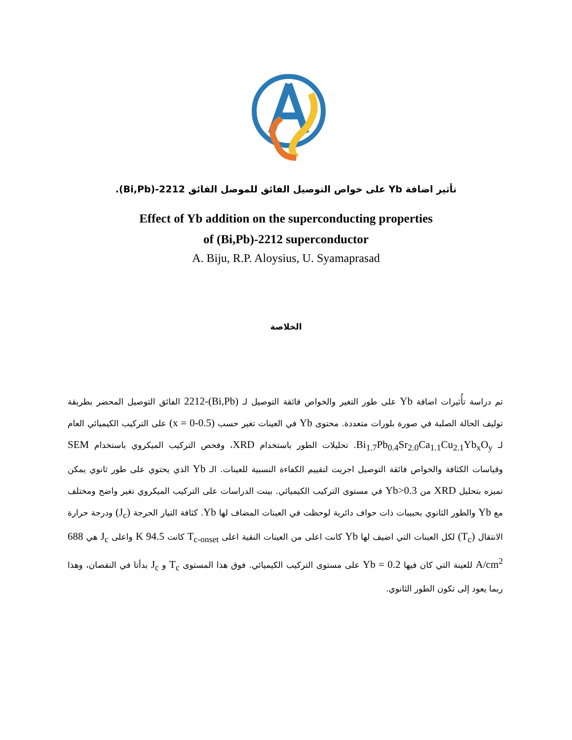تأثير اضافة Yb على خواص التوصيل الفائق للموصل الفائق 2212-(Bi,Pb).
Effect of Yb addition on the superconducting properties
of (Bi,Pb)-2212 superconductor
A. Biju, R.P. Aloysius, U. Syamaprasad
الخلاصة
تم دراسة تأُثيرات اضافة Yb على طور التغير والخواص فائقة التوصيل لـ (Bi,Pb)-2212 الفائق التوصيل المحضر بطريقة توليف الحالة الصلبة في صورة بلورات متعددة. محتوى Yb في العينات تغير حسب (x = 0-0.5) على التركيب الكيميائي العام لـ Bi<sub>1.7</sub>Pb<sub>0.4</sub>Sr<sub>2.0</sub>Ca<sub>1.1</sub>Cu<sub>2.1</sub>Yb<sub>x</sub>O<sub>y</sub>. تحليلات الطور باستخدام XRD، وفحص التركيب الميكروي باستخدام SEM وقياسات الكثافة والخواص فائقة التوصيل اجريت لتقييم الكفاءة النسبية للعينات. الـ Yb الذي يحتوي على طور ثانوي يمكن تميزه بتحليل XRD من Yb>0.3 في مستوى التركيب الكيميائي. بينت الدراسات على التركيب الميكروي تغير واضح ومختلف مع Yb والطور الثانوي بحبيبات ذات حواف دائرية لوحظت في العينات المضاف لها Yb. كثافة التيار الحرجة (J<sub>c</sub>) ودرجة حرارة الانتقال (T<sub>c</sub>) لكل العينات التي اضيف لها Yb كانت اعلى من العينات النقية اعلى T<sub>c-onset</sub> كانت 94.5 K واعلى J<sub>c</sub> هي 688 A/cm<sup>2</sup> للعينة التي كان فيها Yb = 0.2 على مستوى التركيب الكيميائي. فوق هذا المستوى T<sub>c</sub> و J<sub>c</sub> بدأتا في النقصان، وهذا ربما يعود إلى تكون الطور الثانوي.